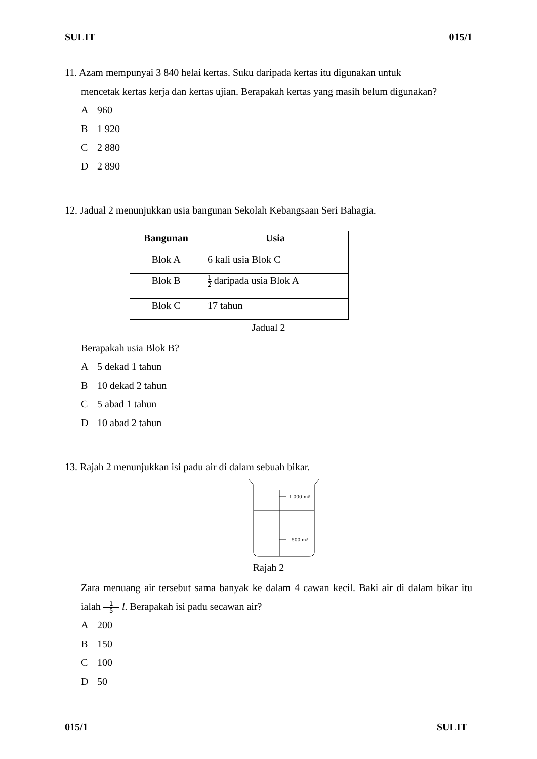SULIT 015/1
11. Azam mempunyai 3 840 helai kertas. Suku daripada kertas itu digunakan untuk
mencetak kertas kerja dan kertas ujian. Berapakah kertas yang masih belum digunakan?
A 960
B 1 920
C 2 880
D 2 890
12. Jadual 2 menunjukkan usia bangunan Sekolah Kebangsaan Seri Bahagia.
| Bangunan | Usia |
| --- | --- |
| Blok A | 6 kali usia Blok C |
| Blok B | 1 2 daripada usia Blok A |
| Blok C | 17 tahun |
Jadual 2
Berapakah usia Blok B?
A 5 dekad 1 tahun
B 10 dekad 2 tahun
C 5 abad 1 tahun
D 10 abad 2 tahun
13. Rajah 2 menunjukkan isi padu air di dalam sebuah bikar.
1 000 mℓ
500 mℓ
Rajah 2
Zara menuang air tersebut sama banyak ke dalam 4 cawan kecil. Baki air di dalam bikar itu ialah 1 5 l. Berapakah isi padu secawan air?
A 200
B 150
C 100
D 50
015/1 SULIT